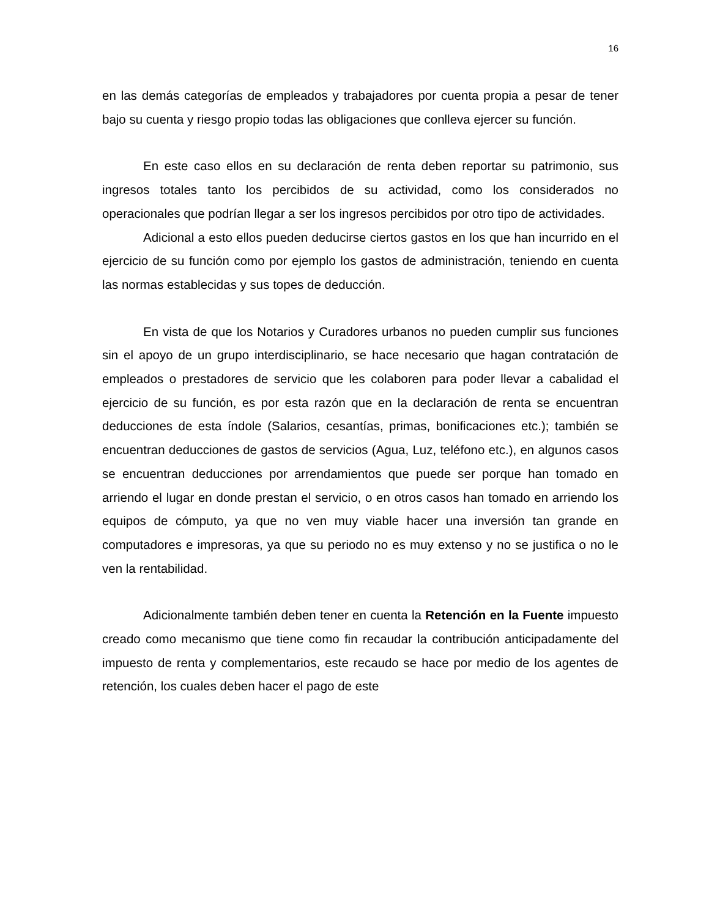16
en las demás categorías de empleados y trabajadores por cuenta propia a pesar de tener bajo su cuenta y riesgo propio todas las obligaciones que conlleva ejercer su función.
En este caso ellos en su declaración de renta deben reportar su patrimonio, sus ingresos totales tanto los percibidos de su actividad, como los considerados no operacionales que podrían llegar a ser los ingresos percibidos por otro tipo de actividades.
Adicional a esto ellos pueden deducirse ciertos gastos en los que han incurrido en el ejercicio de su función como por ejemplo los gastos de administración, teniendo en cuenta las normas establecidas y sus topes de deducción.
En vista de que los Notarios y Curadores urbanos no pueden cumplir sus funciones sin el apoyo de un grupo interdisciplinario, se hace necesario que hagan contratación de empleados o prestadores de servicio que les colaboren para poder llevar a cabalidad el ejercicio de su función, es por esta razón que en la declaración de renta se encuentran deducciones de esta índole (Salarios, cesantías, primas, bonificaciones etc.); también se encuentran deducciones de gastos de servicios (Agua, Luz, teléfono etc.), en algunos casos se encuentran deducciones por arrendamientos que puede ser porque han tomado en arriendo el lugar en donde prestan el servicio, o en otros casos han tomado en arriendo los equipos de cómputo, ya que no ven muy viable hacer una inversión tan grande en computadores e impresoras, ya que su periodo no es muy extenso y no se justifica o no le ven la rentabilidad.
Adicionalmente también deben tener en cuenta la Retención en la Fuente impuesto creado como mecanismo que tiene como fin recaudar la contribución anticipadamente del impuesto de renta y complementarios, este recaudo se hace por medio de los agentes de retención, los cuales deben hacer el pago de este